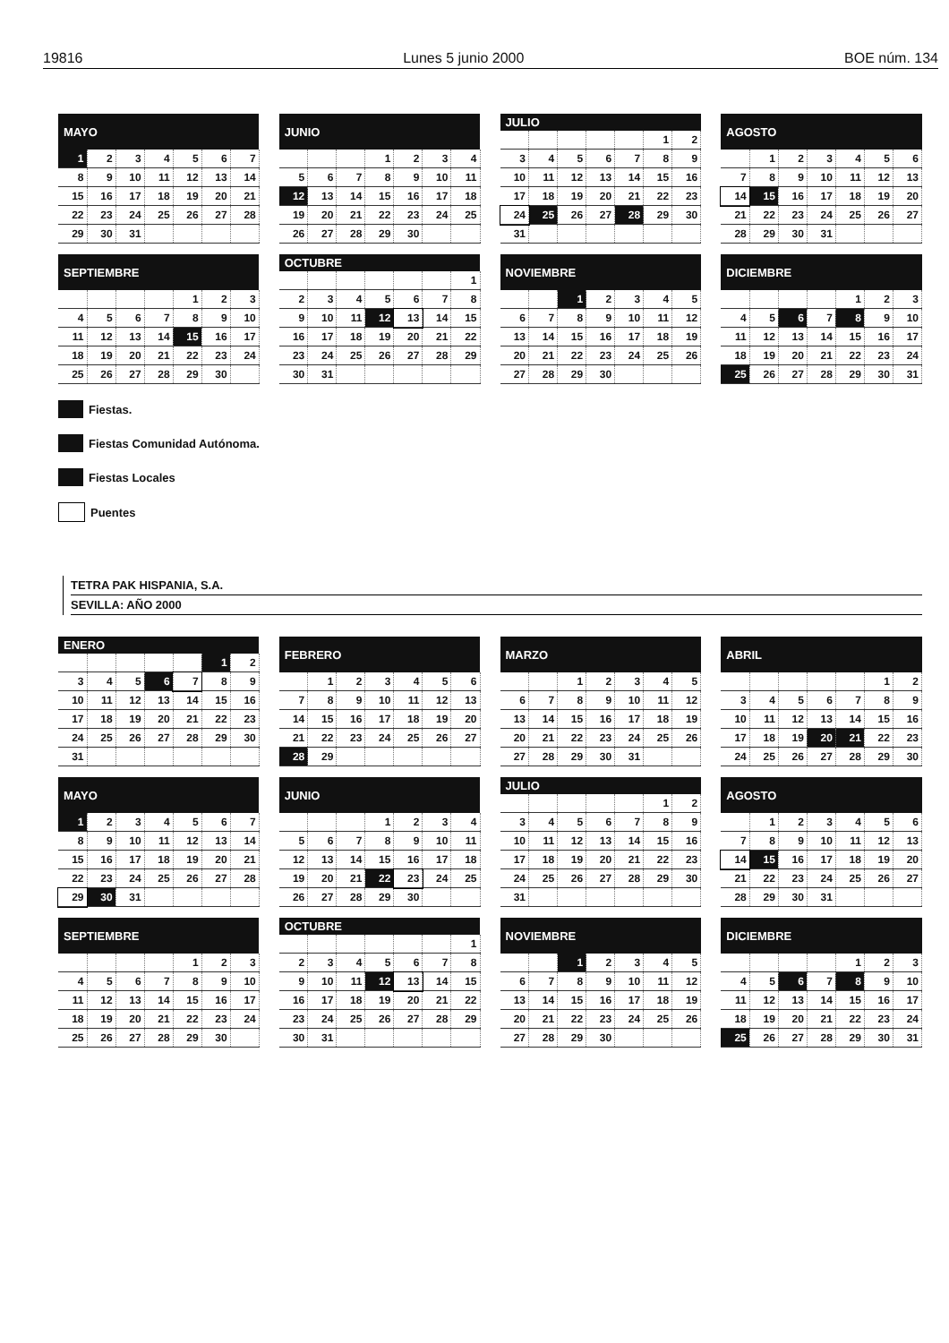19816 Lunes 5 junio 2000 BOE núm. 134
| MAYO | | | | | | |
| --- | --- | --- | --- | --- | --- | --- |
| 1 | 2 | 3 | 4 | 5 | 6 | 7 |
| 8 | 9 | 10 | 11 | 12 | 13 | 14 |
| 15 | 16 | 17 | 18 | 19 | 20 | 21 |
| 22 | 23 | 24 | 25 | 26 | 27 | 28 |
| 29 | 30 | 31 | | | | |
| JUNIO | | | | | | |
| --- | --- | --- | --- | --- | --- | --- |
| | | | 1 | 2 | 3 | 4 |
| 5 | 6 | 7 | 8 | 9 | 10 | 11 |
| 12 | 13 | 14 | 15 | 16 | 17 | 18 |
| 19 | 20 | 21 | 22 | 23 | 24 | 25 |
| 26 | 27 | 28 | 29 | 30 | | |
| JULIO | | | | | | |
| --- | --- | --- | --- | --- | --- | --- |
| | | | | | 1 | 2 |
| 3 | 4 | 5 | 6 | 7 | 8 | 9 |
| 10 | 11 | 12 | 13 | 14 | 15 | 16 |
| 17 | 18 | 19 | 20 | 21 | 22 | 23 |
| 24 | 25 | 26 | 27 | 28 | 29 | 30 |
| 31 | | | | | | |
| AGOSTO | | | | | | |
| --- | --- | --- | --- | --- | --- | --- |
| | 1 | 2 | 3 | 4 | 5 | 6 |
| 7 | 8 | 9 | 10 | 11 | 12 | 13 |
| 14 | 15 | 16 | 17 | 18 | 19 | 20 |
| 21 | 22 | 23 | 24 | 25 | 26 | 27 |
| 28 | 29 | 30 | 31 | | | |
| SEPTIEMBRE | | | | | | |
| --- | --- | --- | --- | --- | --- | --- |
| | | | | 1 | 2 | 3 |
| 4 | 5 | 6 | 7 | 8 | 9 | 10 |
| 11 | 12 | 13 | 14 | 15 | 16 | 17 |
| 18 | 19 | 20 | 21 | 22 | 23 | 24 |
| 25 | 26 | 27 | 28 | 29 | 30 | |
| OCTUBRE | | | | | | |
| --- | --- | --- | --- | --- | --- | --- |
| | | | | | | 1 |
| 2 | 3 | 4 | 5 | 6 | 7 | 8 |
| 9 | 10 | 11 | 12 | 13 | 14 | 15 |
| 16 | 17 | 18 | 19 | 20 | 21 | 22 |
| 23 | 24 | 25 | 26 | 27 | 28 | 29 |
| 30 | 31 | | | | | |
| NOVIEMBRE | | | | | | |
| --- | --- | --- | --- | --- | --- | --- |
| | | 1 | 2 | 3 | 4 | 5 |
| 6 | 7 | 8 | 9 | 10 | 11 | 12 |
| 13 | 14 | 15 | 16 | 17 | 18 | 19 |
| 20 | 21 | 22 | 23 | 24 | 25 | 26 |
| 27 | 28 | 29 | 30 | | | |
| DICIEMBRE | | | | | | |
| --- | --- | --- | --- | --- | --- | --- |
| | | | | 1 | 2 | 3 |
| 4 | 5 | 6 | 7 | 8 | 9 | 10 |
| 11 | 12 | 13 | 14 | 15 | 16 | 17 |
| 18 | 19 | 20 | 21 | 22 | 23 | 24 |
| 25 | 26 | 27 | 28 | 29 | 30 | 31 |
Fiestas.
Fiestas Comunidad Autónoma.
Fiestas Locales
Puentes
TETRA PAK HISPANIA, S.A.
SEVILLA: AÑO 2000
| ENERO | | | | | | |
| --- | --- | --- | --- | --- | --- | --- |
| | | | | | 1 | 2 |
| 3 | 4 | 5 | 6 | 7 | 8 | 9 |
| 10 | 11 | 12 | 13 | 14 | 15 | 16 |
| 17 | 18 | 19 | 20 | 21 | 22 | 23 |
| 24 | 25 | 26 | 27 | 28 | 29 | 30 |
| 31 | | | | | | |
| FEBRERO | | | | | | |
| --- | --- | --- | --- | --- | --- | --- |
| | 1 | 2 | 3 | 4 | 5 | 6 |
| 7 | 8 | 9 | 10 | 11 | 12 | 13 |
| 14 | 15 | 16 | 17 | 18 | 19 | 20 |
| 21 | 22 | 23 | 24 | 25 | 26 | 27 |
| 28 | 29 | | | | | |
| MARZO | | | | | | |
| --- | --- | --- | --- | --- | --- | --- |
| | | 1 | 2 | 3 | 4 | 5 |
| 6 | 7 | 8 | 9 | 10 | 11 | 12 |
| 13 | 14 | 15 | 16 | 17 | 18 | 19 |
| 20 | 21 | 22 | 23 | 24 | 25 | 26 |
| 27 | 28 | 29 | 30 | 31 | | |
| ABRIL | | | | | | |
| --- | --- | --- | --- | --- | --- | --- |
| | | | | | 1 | 2 |
| 3 | 4 | 5 | 6 | 7 | 8 | 9 |
| 10 | 11 | 12 | 13 | 14 | 15 | 16 |
| 17 | 18 | 19 | 20 | 21 | 22 | 23 |
| 24 | 25 | 26 | 27 | 28 | 29 | 30 |
| MAYO | | | | | | |
| --- | --- | --- | --- | --- | --- | --- |
| 1 | 2 | 3 | 4 | 5 | 6 | 7 |
| 8 | 9 | 10 | 11 | 12 | 13 | 14 |
| 15 | 16 | 17 | 18 | 19 | 20 | 21 |
| 22 | 23 | 24 | 25 | 26 | 27 | 28 |
| 29 | 30 | 31 | | | | |
| JUNIO | | | | | | |
| --- | --- | --- | --- | --- | --- | --- |
| | | | 1 | 2 | 3 | 4 |
| 5 | 6 | 7 | 8 | 9 | 10 | 11 |
| 12 | 13 | 14 | 15 | 16 | 17 | 18 |
| 19 | 20 | 21 | 22 | 23 | 24 | 25 |
| 26 | 27 | 28 | 29 | 30 | | |
| JULIO | | | | | | |
| --- | --- | --- | --- | --- | --- | --- |
| | | | | | 1 | 2 |
| 3 | 4 | 5 | 6 | 7 | 8 | 9 |
| 10 | 11 | 12 | 13 | 14 | 15 | 16 |
| 17 | 18 | 19 | 20 | 21 | 22 | 23 |
| 24 | 25 | 26 | 27 | 28 | 29 | 30 |
| 31 | | | | | | |
| AGOSTO | | | | | | |
| --- | --- | --- | --- | --- | --- | --- |
| | 1 | 2 | 3 | 4 | 5 | 6 |
| 7 | 8 | 9 | 10 | 11 | 12 | 13 |
| 14 | 15 | 16 | 17 | 18 | 19 | 20 |
| 21 | 22 | 23 | 24 | 25 | 26 | 27 |
| 28 | 29 | 30 | 31 | | | |
| SEPTIEMBRE | | | | | | |
| --- | --- | --- | --- | --- | --- | --- |
| | | | | 1 | 2 | 3 |
| 4 | 5 | 6 | 7 | 8 | 9 | 10 |
| 11 | 12 | 13 | 14 | 15 | 16 | 17 |
| 18 | 19 | 20 | 21 | 22 | 23 | 24 |
| 25 | 26 | 27 | 28 | 29 | 30 | |
| OCTUBRE | | | | | | |
| --- | --- | --- | --- | --- | --- | --- |
| | | | | | | 1 |
| 2 | 3 | 4 | 5 | 6 | 7 | 8 |
| 9 | 10 | 11 | 12 | 13 | 14 | 15 |
| 16 | 17 | 18 | 19 | 20 | 21 | 22 |
| 23 | 24 | 25 | 26 | 27 | 28 | 29 |
| 30 | 31 | | | | | |
| NOVIEMBRE | | | | | | |
| --- | --- | --- | --- | --- | --- | --- |
| | | 1 | 2 | 3 | 4 | 5 |
| 6 | 7 | 8 | 9 | 10 | 11 | 12 |
| 13 | 14 | 15 | 16 | 17 | 18 | 19 |
| 20 | 21 | 22 | 23 | 24 | 25 | 26 |
| 27 | 28 | 29 | 30 | | | |
| DICIEMBRE | | | | | | |
| --- | --- | --- | --- | --- | --- | --- |
| | | | | 1 | 2 | 3 |
| 4 | 5 | 6 | 7 | 8 | 9 | 10 |
| 11 | 12 | 13 | 14 | 15 | 16 | 17 |
| 18 | 19 | 20 | 21 | 22 | 23 | 24 |
| 25 | 26 | 27 | 28 | 29 | 30 | 31 |